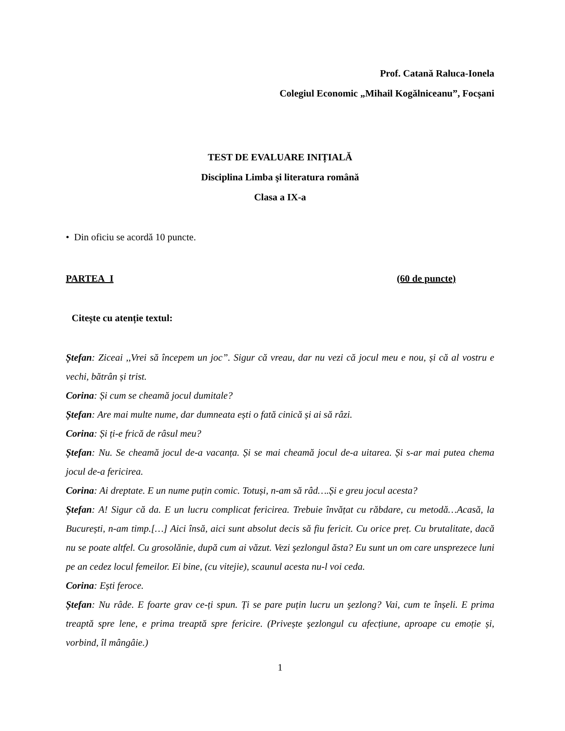Prof. Catană Raluca-Ionela
Colegiul Economic „Mihail Kogălniceanu”, Focșani
TEST DE EVALUARE INIȚIALĂ
Disciplina Limba şi literatura română
Clasa a IX-a
• Din oficiu se acordă 10 puncte.
PARTEA I (60 de puncte)
Citește cu atenție textul:
Ștefan: Ziceai ,,Vrei să începem un joc”. Sigur că vreau, dar nu vezi că jocul meu e nou, și că al vostru e vechi, bătrân și trist.
Corina: Și cum se cheamă jocul dumitale?
Ștefan: Are mai multe nume, dar dumneata ești o fată cinică și ai să râzi.
Corina: Și ți-e frică de râsul meu?
Ștefan: Nu. Se cheamă jocul de-a vacanța. Și se mai cheamă jocul de-a uitarea. Și s-ar mai putea chema jocul de-a fericirea.
Corina: Ai dreptate. E un nume puțin comic. Totuși, n-am să râd….Și e greu jocul acesta?
Ștefan: A! Sigur că da. E un lucru complicat fericirea. Trebuie învățat cu răbdare, cu metodă…Acasă, la București, n-am timp.[…] Aici însă, aici sunt absolut decis să fiu fericit. Cu orice preț. Cu brutalitate, dacă nu se poate altfel. Cu grosolănie, după cum ai văzut. Vezi şezlongul ăsta? Eu sunt un om care unsprezece luni pe an cedez locul femeilor. Ei bine, (cu vitejie), scaunul acesta nu-l voi ceda.
Corina: Ești feroce.
Ștefan: Nu râde. E foarte grav ce-ți spun. Ți se pare puțin lucru un şezlong? Vai, cum te înșeli. E prima treaptă spre lene, e prima treaptă spre fericire. (Privește şezlongul cu afecțiune, aproape cu emoție și, vorbind, îl mângâie.)
1